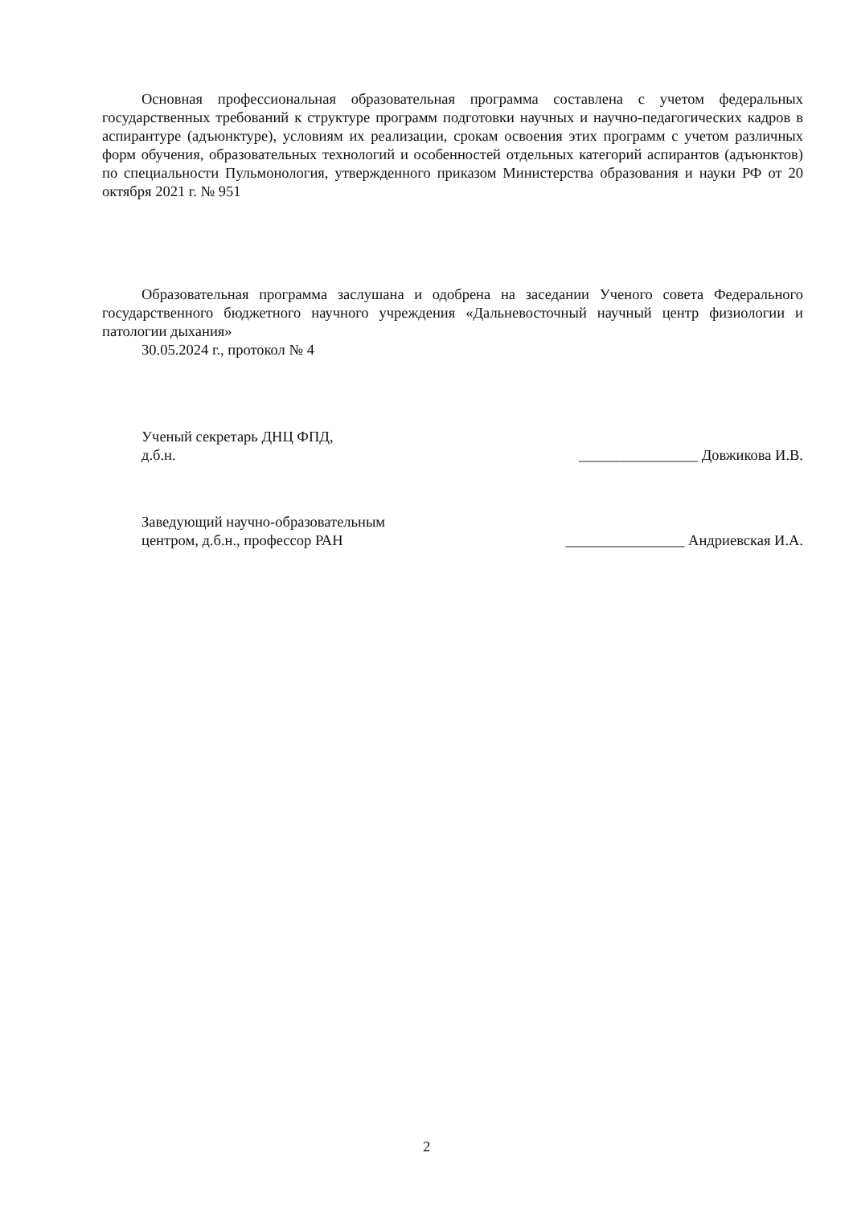Основная профессиональная образовательная программа составлена с учетом федеральных государственных требований к структуре программ подготовки научных и научно-педагогических кадров в аспирантуре (адъюнктуре), условиям их реализации, срокам освоения этих программ с учетом различных форм обучения, образовательных технологий и особенностей отдельных категорий аспирантов (адъюнктов) по специальности Пульмонология, утвержденного приказом Министерства образования и науки РФ от 20 октября 2021 г. № 951
Образовательная программа заслушана и одобрена на заседании Ученого совета Федерального государственного бюджетного научного учреждения «Дальневосточный научный центр физиологии и патологии дыхания»
30.05.2024 г., протокол № 4
Ученый секретарь ДНЦ ФПД,
д.б.н.
________________ Довжикова И.В.
Заведующий научно-образовательным
центром, д.б.н., профессор РАН
________________ Андриевская И.А.
2